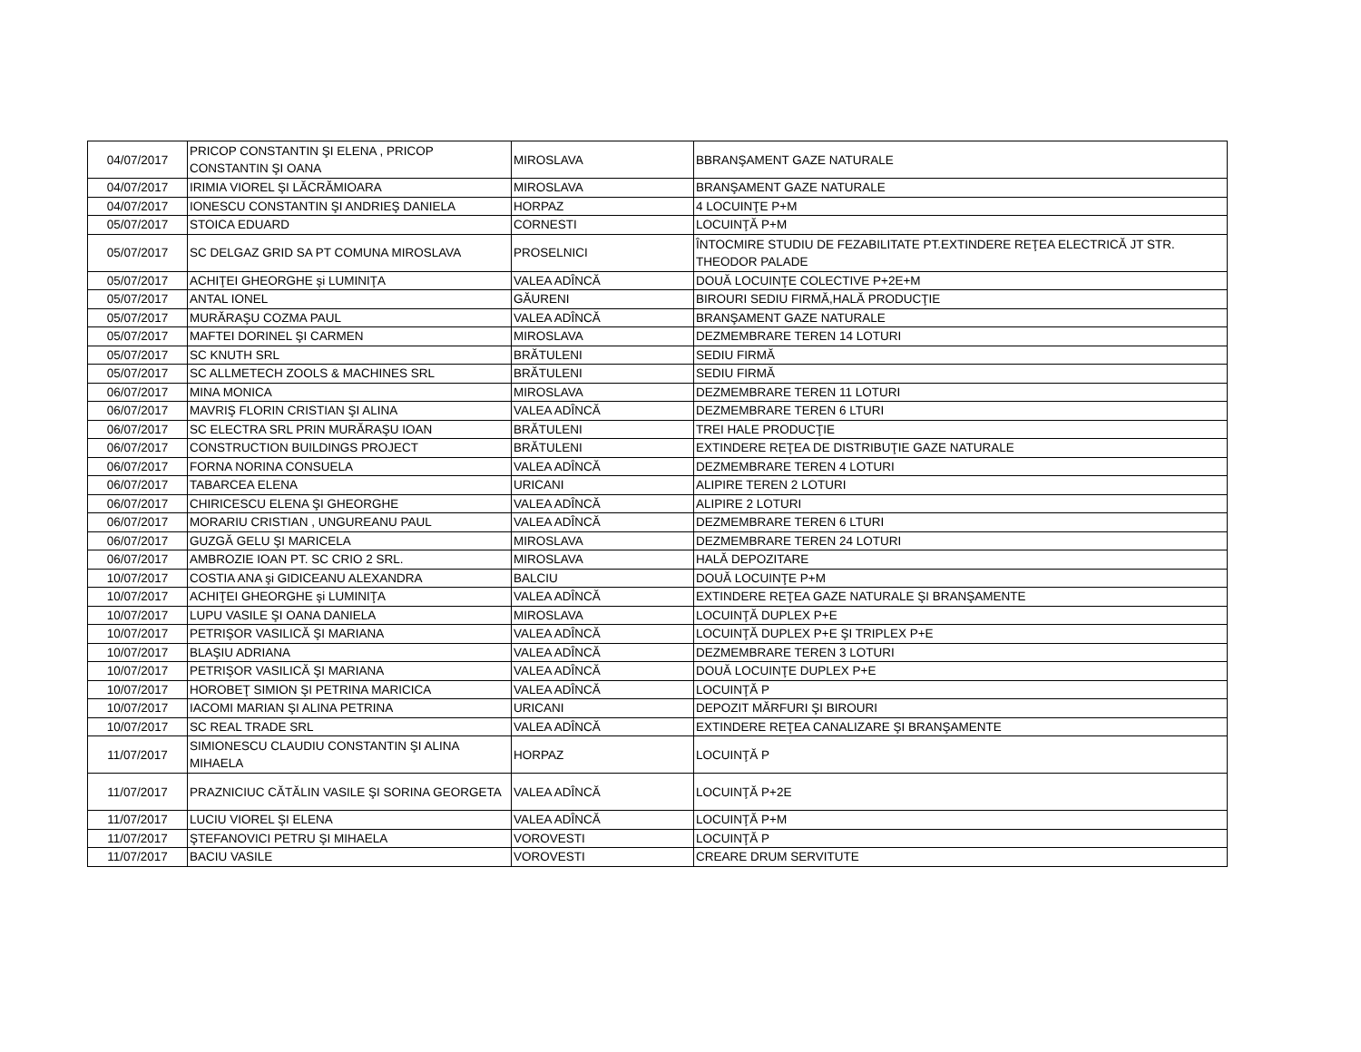| 04/07/2017 | PRICOP CONSTANTIN ŞI ELENA , PRICOP CONSTANTIN ŞI OANA | MIROSLAVA | BBRANŞAMENT GAZE NATURALE |
| 04/07/2017 | IRIMIA VIOREL ŞI LĂCRĂMIOARA | MIROSLAVA | BRANŞAMENT GAZE NATURALE |
| 04/07/2017 | IONESCU CONSTANTIN ŞI ANDRIEŞ DANIELA | HORPAZ | 4 LOCUINŢE P+M |
| 05/07/2017 | STOICA EDUARD | CORNESTI | LOCUINŢĂ P+M |
| 05/07/2017 | SC DELGAZ GRID SA PT COMUNA MIROSLAVA | PROSELNICI | ÎNTOCMIRE STUDIU DE FEZABILITATE PT.EXTINDERE REŢEA ELECTRICĂ JT STR. THEODOR PALADE |
| 05/07/2017 | ACHIŢEI GHEORGHE şi LUMINIŢA | VALEA ADÎNCĂ | DOUĂ LOCUINŢE COLECTIVE P+2E+M |
| 05/07/2017 | ANTAL IONEL | GĂURENI | BIROURI SEDIU FIRMĂ,HALĂ PRODUCŢIE |
| 05/07/2017 | MURĂRAŞU COZMA PAUL | VALEA ADÎNCĂ | BRANŞAMENT GAZE NATURALE |
| 05/07/2017 | MAFTEI DORINEL ŞI CARMEN | MIROSLAVA | DEZMEMBRARE TEREN 14 LOTURI |
| 05/07/2017 | SC KNUTH SRL | BRĂTULENI | SEDIU FIRMĂ |
| 05/07/2017 | SC ALLMETECH ZOOLS & MACHINES SRL | BRĂTULENI | SEDIU FIRMĂ |
| 06/07/2017 | MINA MONICA | MIROSLAVA | DEZMEMBRARE TEREN 11 LOTURI |
| 06/07/2017 | MAVRIŞ FLORIN CRISTIAN ŞI ALINA | VALEA ADÎNCĂ | DEZMEMBRARE TEREN 6 LTURI |
| 06/07/2017 | SC ELECTRA SRL PRIN MURĂRAŞU IOAN | BRĂTULENI | TREI HALE PRODUCŢIE |
| 06/07/2017 | CONSTRUCTION BUILDINGS PROJECT | BRĂTULENI | EXTINDERE REŢEA DE DISTRIBUŢIE GAZE NATURALE |
| 06/07/2017 | FORNA NORINA CONSUELA | VALEA ADÎNCĂ | DEZMEMBRARE TEREN 4 LOTURI |
| 06/07/2017 | TABARCEA ELENA | URICANI | ALIPIRE TEREN 2 LOTURI |
| 06/07/2017 | CHIRICESCU ELENA ŞI GHEORGHE | VALEA ADÎNCĂ | ALIPIRE 2 LOTURI |
| 06/07/2017 | MORARIU CRISTIAN , UNGUREANU PAUL | VALEA ADÎNCĂ | DEZMEMBRARE TEREN 6 LTURI |
| 06/07/2017 | GUZGĂ GELU ŞI MARICELA | MIROSLAVA | DEZMEMBRARE TEREN 24 LOTURI |
| 06/07/2017 | AMBROZIE IOAN PT. SC CRIO 2 SRL. | MIROSLAVA | HALĂ DEPOZITARE |
| 10/07/2017 | COSTIA ANA şi GIDICEANU ALEXANDRA | BALCIU | DOUĂ LOCUINŢE P+M |
| 10/07/2017 | ACHIŢEI GHEORGHE şi LUMINIŢA | VALEA ADÎNCĂ | EXTINDERE REŢEA GAZE NATURALE ŞI BRANŞAMENTE |
| 10/07/2017 | LUPU VASILE ŞI OANA DANIELA | MIROSLAVA | LOCUINŢĂ DUPLEX P+E |
| 10/07/2017 | PETRIŞOR VASILICĂ ŞI MARIANA | VALEA ADÎNCĂ | LOCUINŢĂ DUPLEX P+E ŞI TRIPLEX P+E |
| 10/07/2017 | BLAŞIU ADRIANA | VALEA ADÎNCĂ | DEZMEMBRARE TEREN 3 LOTURI |
| 10/07/2017 | PETRIŞOR VASILICĂ ŞI MARIANA | VALEA ADÎNCĂ | DOUĂ LOCUINŢE DUPLEX P+E |
| 10/07/2017 | HOROBEŢ SIMION ŞI PETRINA MARICICA | VALEA ADÎNCĂ | LOCUINŢĂ P |
| 10/07/2017 | IACOMI MARIAN ŞI ALINA PETRINA | URICANI | DEPOZIT MĂRFURI ŞI BIROURI |
| 10/07/2017 | SC REAL TRADE SRL | VALEA ADÎNCĂ | EXTINDERE REŢEA CANALIZARE ŞI BRANŞAMENTE |
| 11/07/2017 | SIMIONESCU CLAUDIU CONSTANTIN ŞI ALINA MIHAELA | HORPAZ | LOCUINŢĂ P |
| 11/07/2017 | PRAZNICIUC CĂTĂLIN VASILE ŞI SORINA GEORGETA | VALEA ADÎNCĂ | LOCUINŢĂ P+2E |
| 11/07/2017 | LUCIU VIOREL ŞI ELENA | VALEA ADÎNCĂ | LOCUINŢĂ P+M |
| 11/07/2017 | ŞTEFANOVICI PETRU ŞI MIHAELA | VOROVESTI | LOCUINŢĂ P |
| 11/07/2017 | BACIU VASILE | VOROVESTI | CREARE DRUM SERVITUTE |